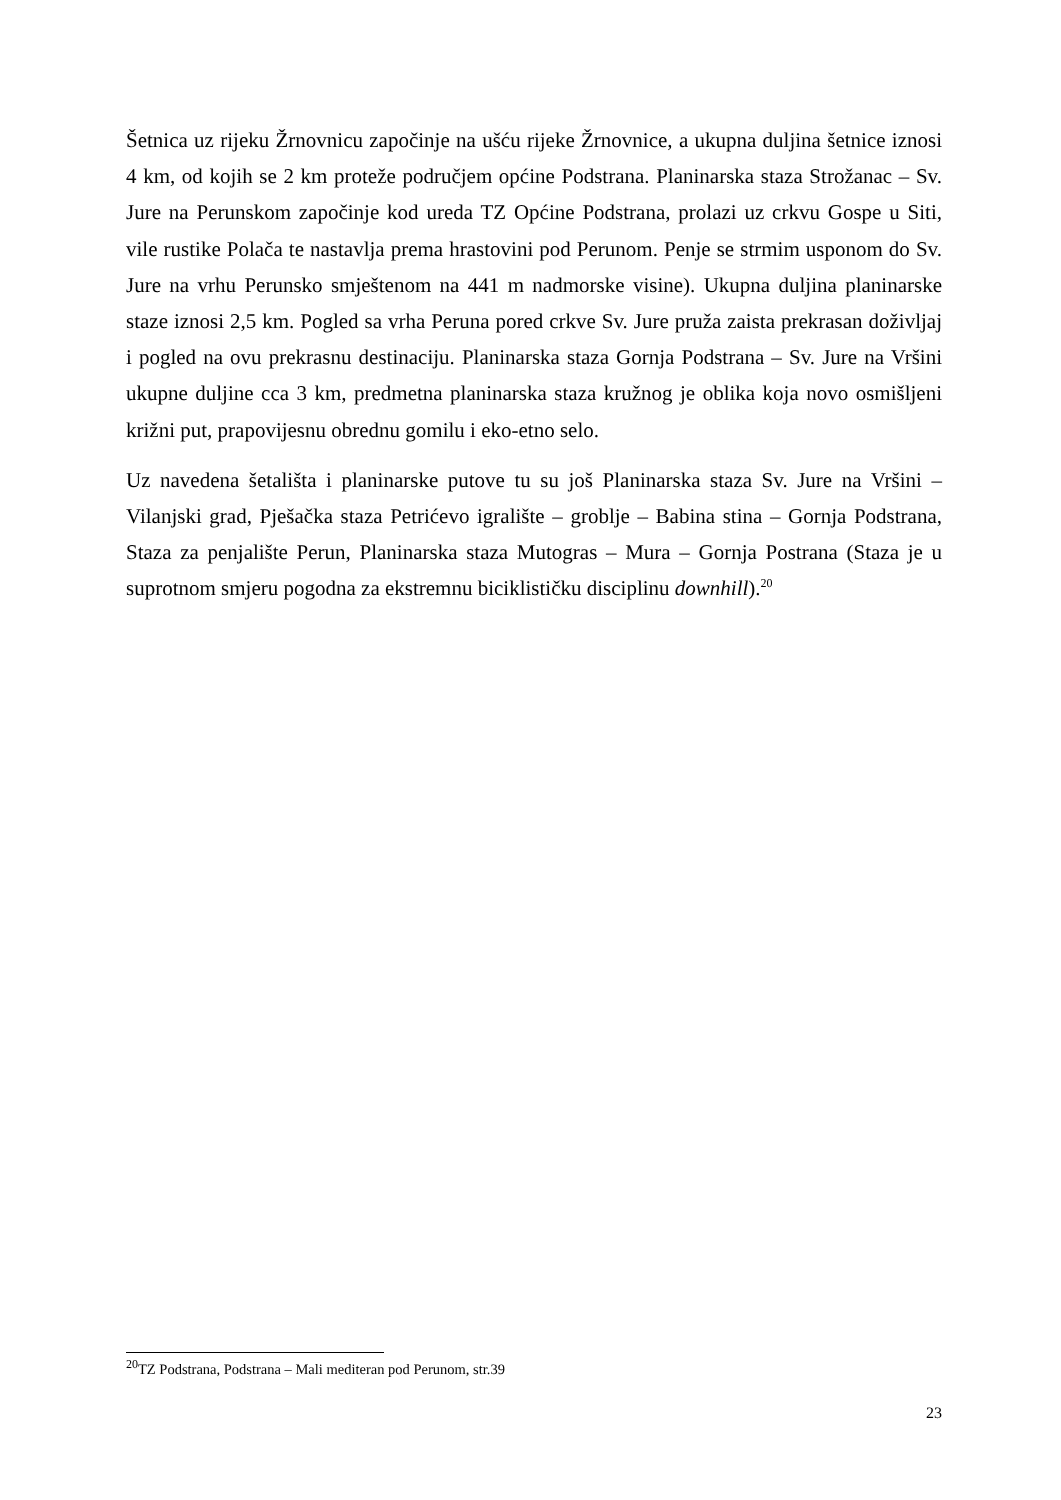Šetnica uz rijeku Žrnovnicu započinje na ušću rijeke Žrnovnice, a ukupna duljina šetnice iznosi 4 km, od kojih se 2 km proteže područjem općine Podstrana. Planinarska staza Strožanac – Sv. Jure na Perunskom započinje kod ureda TZ Općine Podstrana, prolazi uz crkvu Gospe u Siti, vile rustike Polača te nastavlja prema hrastovini pod Perunom. Penje se strmim usponom do Sv. Jure na vrhu Perunsko smještenom na 441 m nadmorske visine). Ukupna duljina planinarske staze iznosi 2,5 km. Pogled sa vrha Peruna pored crkve Sv. Jure pruža zaista prekrasan doživljaj i pogled na ovu prekrasnu destinaciju. Planinarska staza Gornja Podstrana – Sv. Jure na Vršini ukupne duljine cca 3 km, predmetna planinarska staza kružnog je oblika koja novo osmišljeni križni put, prapovijesnu obrednu gomilu i eko-etno selo.
Uz navedena šetališta i planinarske putove tu su još Planinarska staza Sv. Jure na Vršini – Vilanjski grad, Pješačka staza Petrićevo igralište – groblje – Babina stina – Gornja Podstrana, Staza za penjalište Perun, Planinarska staza Mutogras – Mura – Gornja Postrana (Staza je u suprotnom smjeru pogodna za ekstremnu biciklističku disciplinu downhill).<sup>20</sup>
<sup>20</sup> TZ Podstrana, Podstrana – Mali mediteran pod Perunom, str.39
23